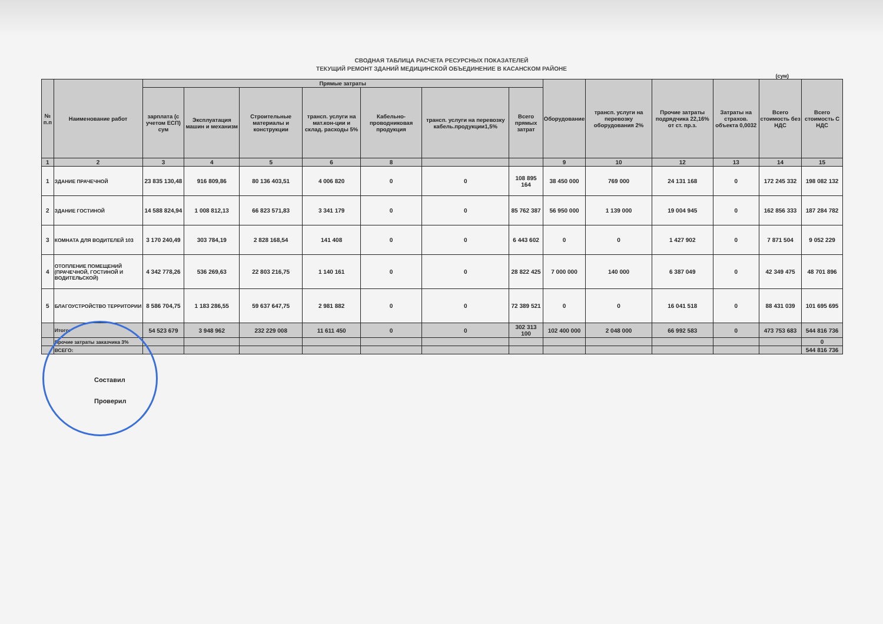СВОДНАЯ ТАБЛИЦА РАСЧЕТА РЕСУРСНЫХ ПОКАЗАТЕЛЕЙ
ТЕКУЩИЙ РЕМОНТ ЗДАНИЙ МЕДИЦИНСКОЙ ОБЪЕДИНЕНИЕ В КАСАНСКОМ РАЙОНЕ
(сум)
| № п.п | Наименование работ | Прямые затраты | | | | | | | Оборудование | трансп. услуги на перевозку оборудования 2% | Прочие затраты подрядчика 22,16% от ст. пр.з. | Затраты на страхов. объекта 0,0032 | Всего стоимость без НДС | Всего стоимость С НДС |
| --- | --- | --- | --- | --- | --- | --- | --- | --- | --- | --- | --- | --- | --- | --- |
| | | зарплата (с учетом ЕСП) сум | Эксплуатация машин и механизм | Строительные материалы и конструкции | трансп. услуги на мат.кон-ции и склад. расходы 5% | Кабельно-проводниковая продукция | трансп. услуги на перевозку кабель.продукции1,5% | Всего прямых затрат | | | | | | |
| 1 | 2 | 3 | 4 | 5 | 6 | 8 | | | 9 | 10 | 12 | 13 | 14 | 15 |
| 1 | ЗДАНИЕ ПРАЧЕЧНОЙ | 23 835 130,48 | 916 809,86 | 80 136 403,51 | 4 006 820 | 0 | 0 | 108 895 164 | 38 450 000 | 769 000 | 24 131 168 | 0 | 172 245 332 | 198 082 132 |
| 2 | ЗДАНИЕ ГОСТИНОЙ | 14 588 824,94 | 1 008 812,13 | 66 823 571,83 | 3 341 179 | 0 | 0 | 85 762 387 | 56 950 000 | 1 139 000 | 19 004 945 | 0 | 162 856 333 | 187 284 782 |
| 3 | КОМНАТА ДЛЯ ВОДИТЕЛЕЙ 103 | 3 170 240,49 | 303 784,19 | 2 828 168,54 | 141 408 | 0 | 0 | 6 443 602 | 0 | 0 | 1 427 902 | 0 | 7 871 504 | 9 052 229 |
| 4 | ОТОПЛЕНИЕ ПОМЕЩЕНИЙ (ПРАЧЕЧНОЙ, ГОСТИНОЙ И ВОДИТЕЛЬСКОЙ) | 4 342 778,26 | 536 269,63 | 22 803 216,75 | 1 140 161 | 0 | 0 | 28 822 425 | 7 000 000 | 140 000 | 6 387 049 | 0 | 42 349 475 | 48 701 896 |
| 5 | БЛАГОУСТРОЙСТВО ТЕРРИТОРИИ | 8 586 704,75 | 1 183 286,55 | 59 637 647,75 | 2 981 882 | 0 | 0 | 72 389 521 | 0 | 0 | 16 041 518 | 0 | 88 431 039 | 101 695 695 |
| | Итого: | 54 523 679 | 3 948 962 | 232 229 008 | 11 611 450 | 0 | 0 | 302 313 100 | 102 400 000 | 2 048 000 | 66 992 583 | 0 | 473 753 683 | 544 816 736 |
| | Прочие затраты заказчика 3% | | | | | | | | | | | | | 0 |
| | ВСЕГО: | | | | | | | | | | | | | 544 816 736 |
Составил
Проверил